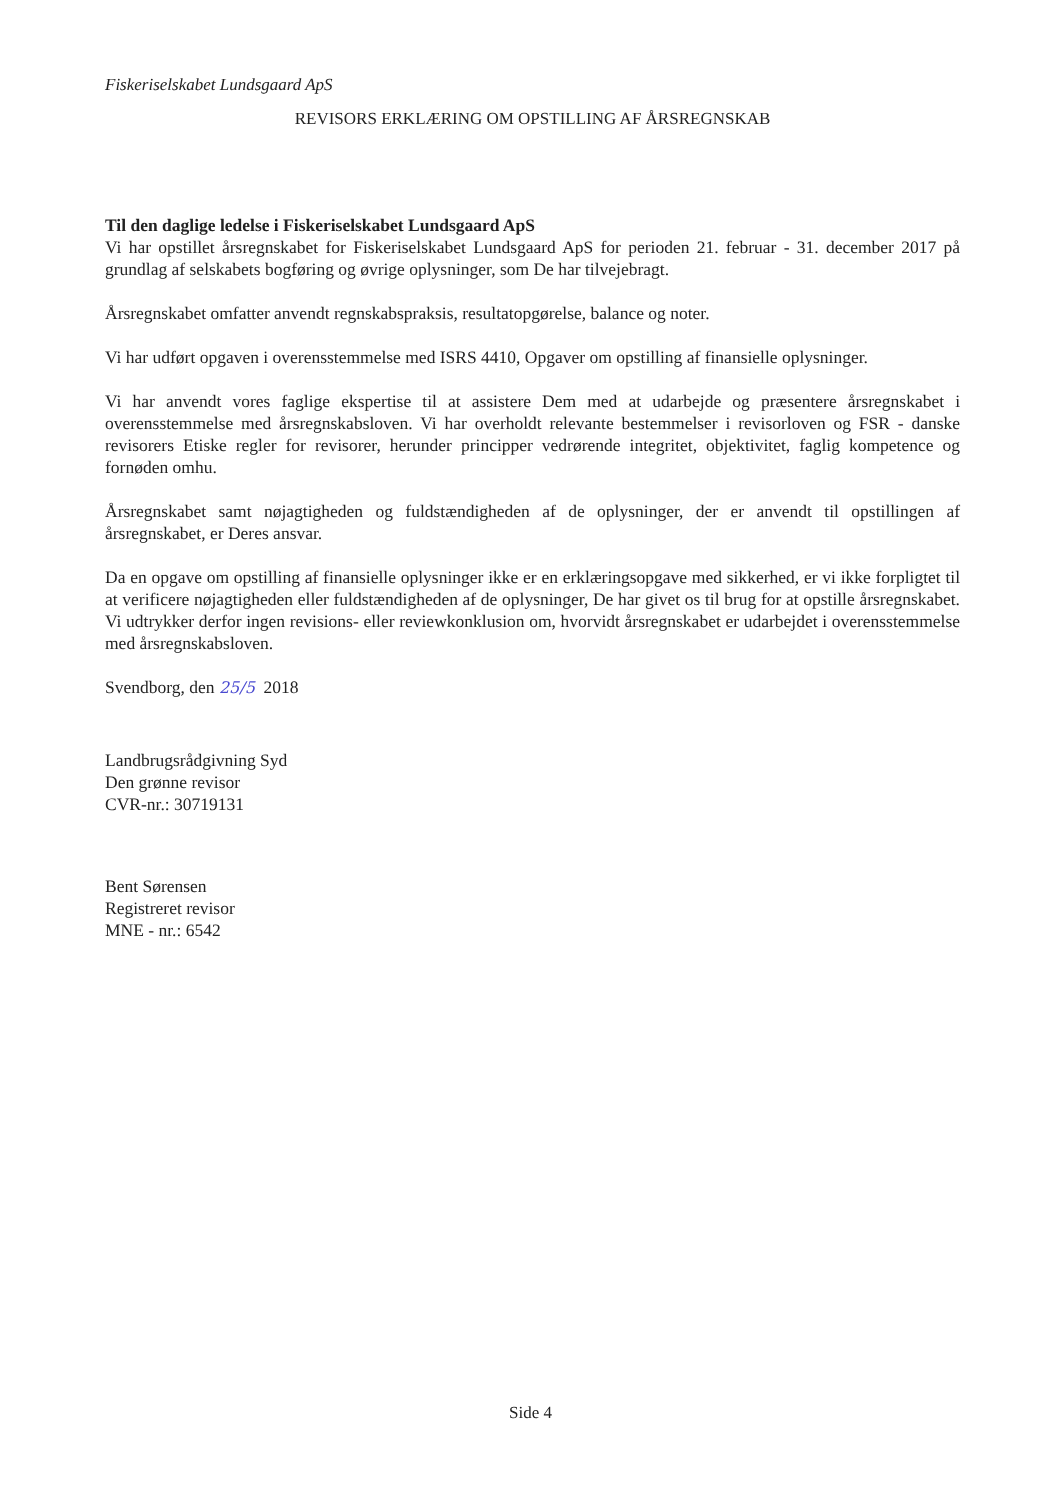Fiskeriselskabet Lundsgaard ApS
REVISORS ERKLÆRING OM OPSTILLING AF ÅRSREGNSKAB
Til den daglige ledelse i Fiskeriselskabet Lundsgaard ApS
Vi har opstillet årsregnskabet for Fiskeriselskabet Lundsgaard ApS for perioden 21. februar - 31. december 2017 på grundlag af selskabets bogføring og øvrige oplysninger, som De har tilvejebragt.
Årsregnskabet omfatter anvendt regnskabspraksis, resultatopgørelse, balance og noter.
Vi har udført opgaven i overensstemmelse med ISRS 4410, Opgaver om opstilling af finansielle oplysninger.
Vi har anvendt vores faglige ekspertise til at assistere Dem med at udarbejde og præsentere årsregnskabet i overensstemmelse med årsregnskabsloven. Vi har overholdt relevante bestemmelser i revisorloven og FSR - danske revisorers Etiske regler for revisorer, herunder principper vedrørende integritet, objektivitet, faglig kompetence og fornøden omhu.
Årsregnskabet samt nøjagtigheden og fuldstændigheden af de oplysninger, der er anvendt til opstillingen af årsregnskabet, er Deres ansvar.
Da en opgave om opstilling af finansielle oplysninger ikke er en erklæringsopgave med sikkerhed, er vi ikke forpligtet til at verificere nøjagtigheden eller fuldstændigheden af de oplysninger, De har givet os til brug for at opstille årsregnskabet. Vi udtrykker derfor ingen revisions- eller reviewkonklusion om, hvorvidt årsregnskabet er udarbejdet i overensstemmelse med årsregnskabsloven.
Svendborg, den 25/5 2018
Landbrugsrådgivning Syd
Den grønne revisor
CVR-nr.: 30719131
Bent Sørensen
Registreret revisor
MNE - nr.: 6542
Side 4